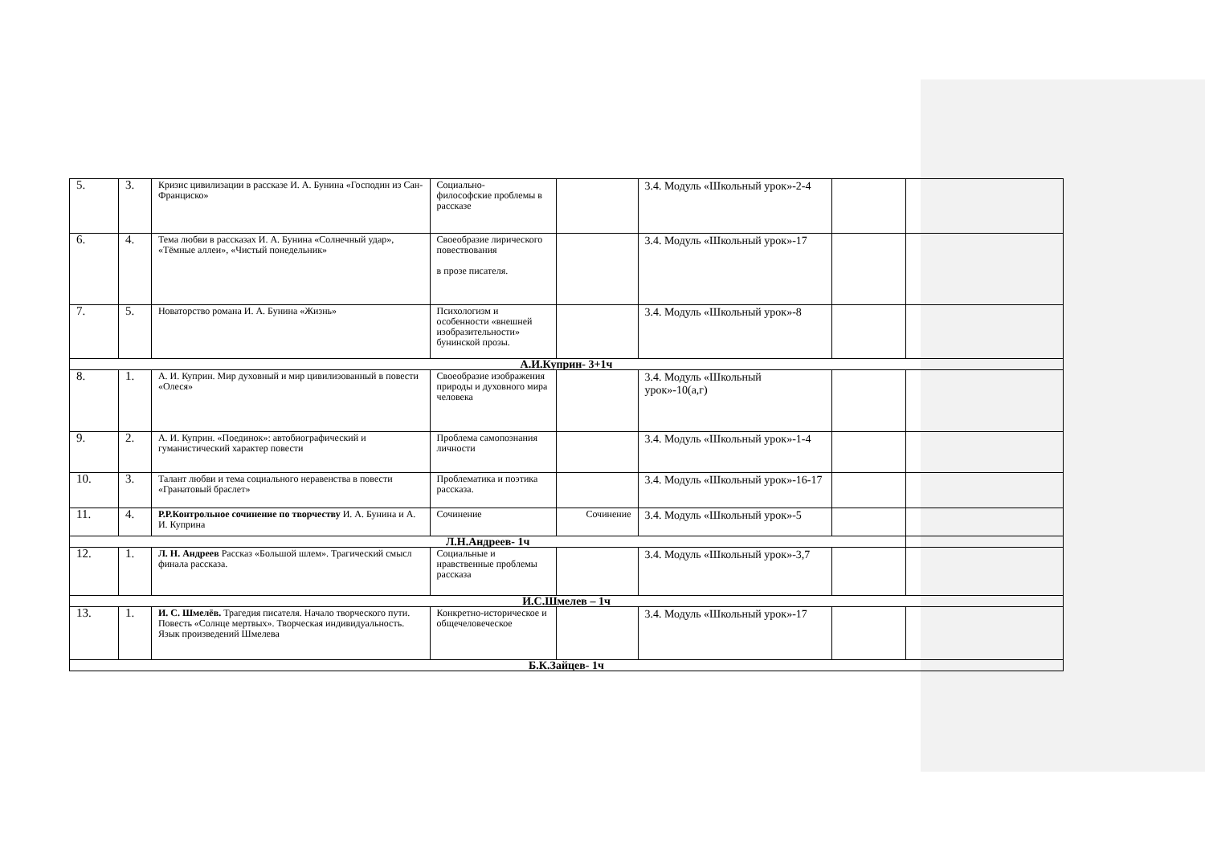| 5. | 3. | Кризис цивилизации в рассказе И. А. Бунина «Господин из Сан-Франциско» | Социально- философские проблемы в рассказе | | 3.4. Модуль «Школьный урок»-2-4 | | |
| 6. | 4. | Тема любви в рассказах И. А. Бунина «Солнечный удар», «Тёмные аллеи», «Чистый понедельник» | Своеобразие лирического повествования в прозе писателя. | | 3.4. Модуль «Школьный урок»-17 | | |
| 7. | 5. | Новаторство романа И. А. Бунина «Жизнь» | Психологизм и особенности «внешней изобразительности» бунинской прозы. | | 3.4. Модуль «Школьный урок»-8 | | |
| А.И.Куприн- 3+1ч | | | | | | | |
| 8. | 1. | А. И. Куприн. Мир духовный и мир цивилизованный в повести «Олеся» | Своеобразие изображения природы и духовного мира человека | | 3.4. Модуль «Школьный урок»-10(а,г) | | |
| 9. | 2. | А. И. Куприн. «Поединок»: автобиографический и гуманистический характер повести | Проблема самопознания личности | | 3.4. Модуль «Школьный урок»-1-4 | | |
| 10. | 3. | Талант любви и тема социального неравенства в повести «Гранатовый браслет» | Проблематика и поэтика рассказа. | | 3.4. Модуль «Школьный урок»-16-17 | | |
| 11. | 4. | Р.Р.Контрольное сочинение по творчеству И. А. Бунина и А. И. Куприна | Сочинение | Сочинение | 3.4. Модуль «Школьный урок»-5 | | |
| Л.Н.Андреев- 1ч | | | | | | | |
| 12. | 1. | Л. Н. Андреев Рассказ «Большой шлем». Трагический смысл финала рассказа. | Социальные и нравственные проблемы рассказа | | 3.4. Модуль «Школьный урок»-3,7 | | |
| И.С.Шмелев – 1ч | | | | | | | |
| 13. | 1. | И. С. Шмелёв. Трагедия писателя. Начало творческого пути. Повесть «Солнце мертвых». Творческая индивидуальность. Язык произведений Шмелева | Конкретно-историческое и общечеловеческое | | 3.4. Модуль «Школьный урок»-17 | | |
| Б.К.Зайцев- 1ч | | | | | | | |